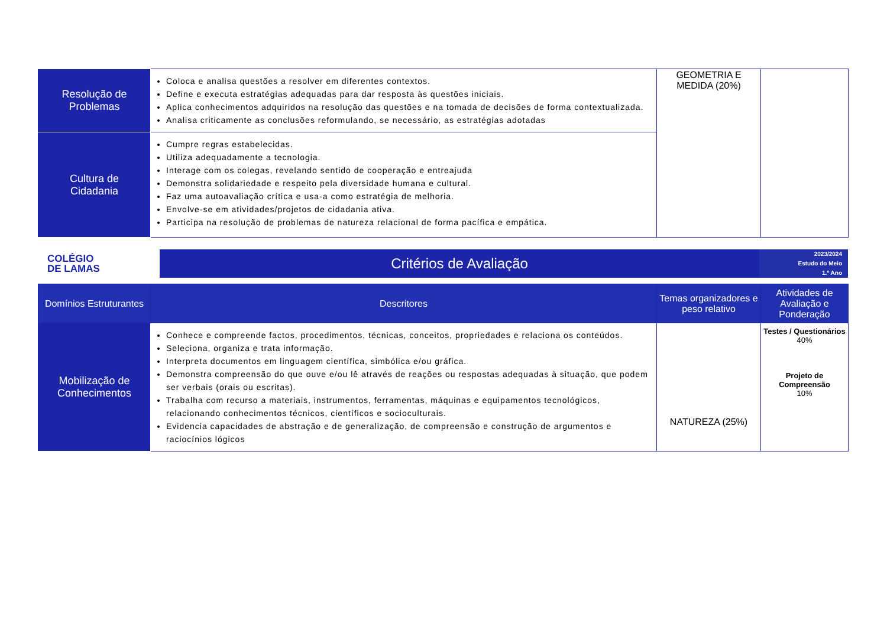| Resolução de Problemas | Coloca e analisa questões a resolver em diferentes contextos. Define e executa estratégias adequadas para dar resposta às questões iniciais. Aplica conhecimentos adquiridos na resolução das questões e na tomada de decisões de forma contextualizada. Analisa criticamente as conclusões reformulando, se necessário, as estratégias adotadas | GEOMETRIA E MEDIDA (20%) | |
| Cultura de Cidadania | Cumpre regras estabelecidas. Utiliza adequadamente a tecnologia. Interage com os colegas, revelando sentido de cooperação e entreajuda Demonstra solidariedade e respeito pela diversidade humana e cultural. Faz uma autoavaliação crítica e usa-a como estratégia de melhoria. Envolve-se em atividades/projetos de cidadania ativa. Participa na resolução de problemas de natureza relacional de forma pacífica e empática. | | |
COLÉGIO
DE LAMAS
Critérios de Avaliação
2023/2024
Estudo do Meio
1.º Ano
| Domínios Estruturantes | Descritores | Temas organizadores e peso relativo | Atividades de Avaliação e Ponderação |
| --- | --- | --- | --- |
| Mobilização de Conhecimentos | Conhece e compreende factos, procedimentos, técnicas, conceitos, propriedades e relaciona os conteúdos. Seleciona, organiza e trata informação. Interpreta documentos em linguagem científica, simbólica e/ou gráfica. Demonstra compreensão do que ouve e/ou lê através de reações ou respostas adequadas à situação, que podem ser verbais (orais ou escritas). Trabalha com recurso a materiais, instrumentos, ferramentas, máquinas e equipamentos tecnológicos, relacionando conhecimentos técnicos, científicos e socioculturais. Evidencia capacidades de abstração e de generalização, de compreensão e construção de argumentos e raciocínios lógicos | NATUREZA (25%) | Testes / Questionários 40% Projeto de Compreensão 10% |